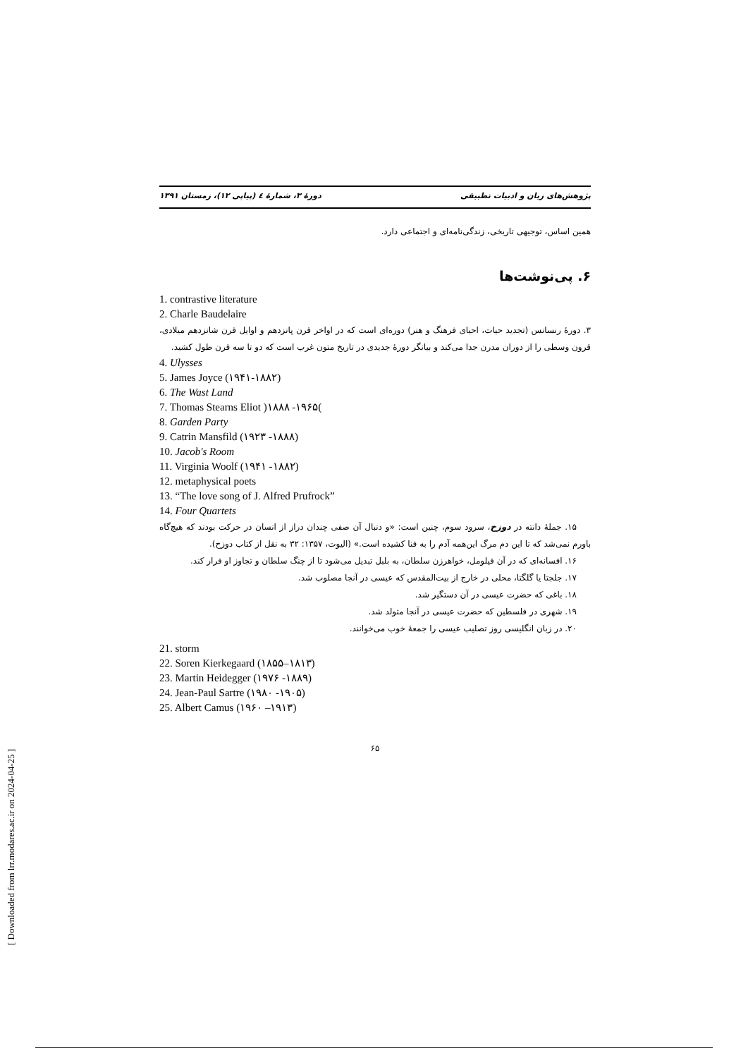پژوهش‌های زبان و ادبیات تطبیقی دورهٔ ۳، شمارهٔ ٤ (پیاپی ۱۲)، زمستان ۱۳۹۱
همین اساس، توجیهی تاریخی، زندگی‌نامه‌ای و اجتماعی دارد.
۶. پی‌نوشت‌ها
1. contrastive literature
2. Charle Baudelaire
۳. دورهٔ رنسانس (تجدید حیات، احیای فرهنگ و هنر) دوره‌ای است که در اواخر قرن پانزدهم و اوایل قرن شانزدهم میلادی، قرون وسطی را از دوران مدرن جدا می‌کند و بیانگر دورهٔ جدیدی در تاریخ متون غرب است که دو تا سه قرن طول کشید.
4. Ulysses
5. James Joyce (۱۹۴۱-۱۸۸۲)
6. The Wast Land
7. Thomas Stearns Eliot )۱۸۸۸ -۱۹۶۵(
8. Garden Party
9. Catrin Mansfild (۱۹۲۳ -۱۸۸۸)
10. Jacob's Room
11. Virginia Woolf (۱۹۴۱ -۱۸۸۲)
12. metaphysical poets
13. “The love song of J. Alfred Prufrock”
14. Four Quartets
۱۵. جملهٔ دانته در دوزخ، سرود سوم، چنین است: «و دنبال آن صفی چندان دراز از انسان در حرکت بودند که هیچ‌گاه باورم نمی‌شد که تا این دم مرگ این‌همه آدم را به فنا کشیده است.» (الیوت، ۱۳۵۷: ۳۲ به نقل از کتاب دوزخ).
۱۶. افسانه‌ای که در آن فیلومل، خواهرزن سلطان، به بلبل تبدیل می‌شود تا از چنگ سلطان و تجاوز او فرار کند.
۱۷. جلجتا یا گلگتا، محلی در خارج از بیت‌المقدس که عیسی در آنجا مصلوب شد.
۱۸. باغی که حضرت عیسی در آن دستگیر شد.
۱۹. شهری در فلسطین که حضرت عیسی در آنجا متولد شد.
۲۰. در زبان انگلیسی روز تصلیب عیسی را جمعهٔ خوب می‌خوانند.
21. storm
22. Soren Kierkegaard (۱۸۵۵–۱۸۱۳)
23. Martin Heidegger (۱۹۷۶ -۱۸۸۹)
24. Jean-Paul Sartre (۱۹۸۰ -۱۹۰۵)
25. Albert Camus (۱۹۶۰ –۱۹۱۳)
۶۵
[ Downloaded from lrr.modares.ac.ir on 2024-04-25 ]